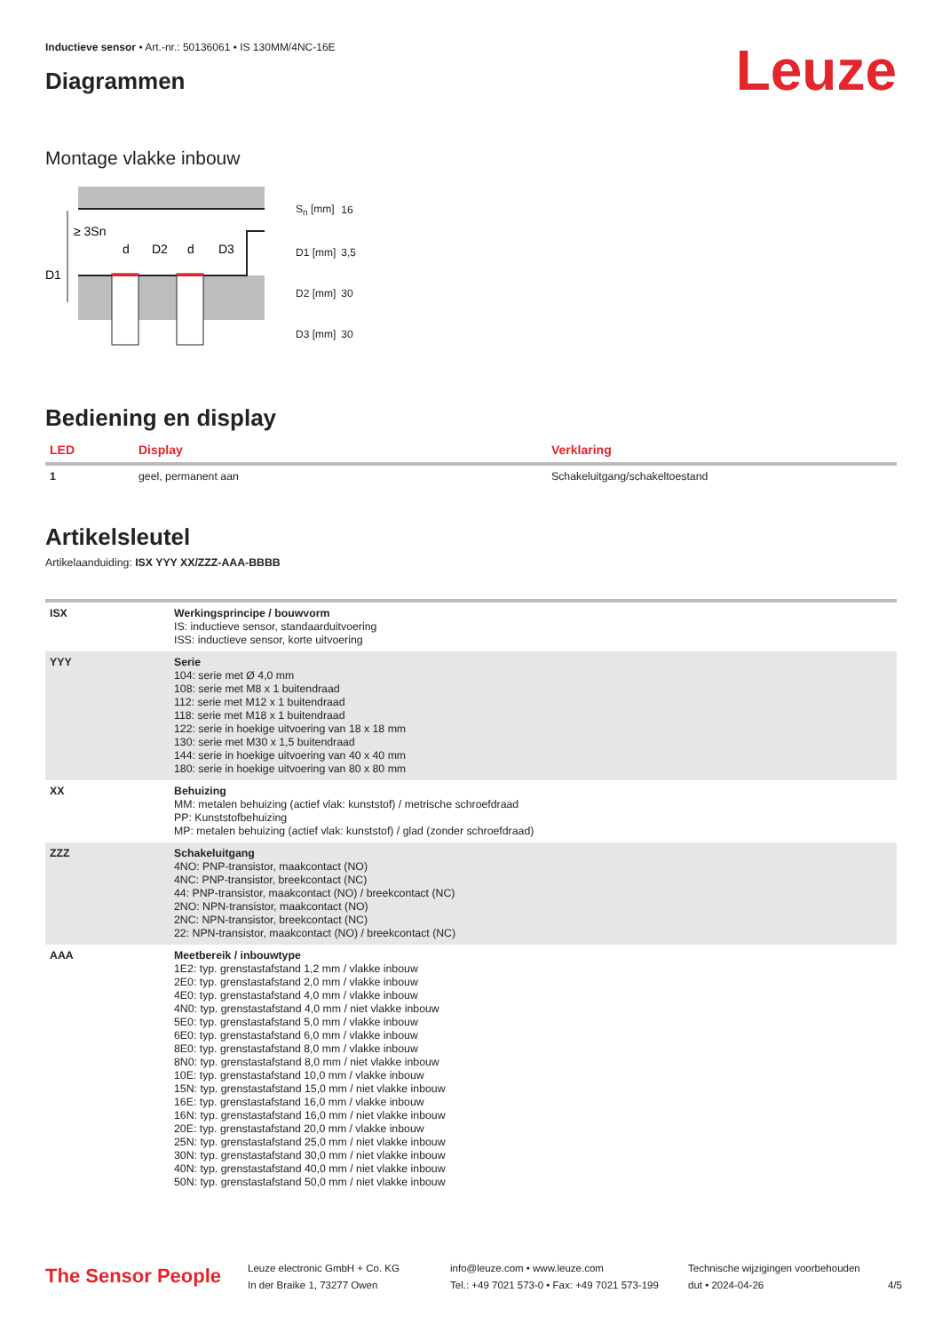Inductieve sensor • Art.-nr.: 50136061 • IS 130MM/4NC-16E
Diagrammen
Leuze
Montage vlakke inbouw
≥ 3Sn
D1
d
D2
d
D3
| S<sub>n</sub> [mm] | 16 |
| D1 [mm] | 3,5 |
| D2 [mm] | 30 |
| D3 [mm] | 30 |
Bediening en display
| LED | Display | Verklaring |
| --- | --- | --- |
| 1 | geel, permanent aan | Schakeluitgang/schakeltoestand |
Artikelsleutel
Artikelaanduiding: ISX YYY XX/ZZZ-AAA-BBBB
| ISX | Werkingsprincipe / bouwvorm IS: inductieve sensor, standaarduitvoering ISS: inductieve sensor, korte uitvoering |
| YYY | Serie 104: serie met Ø 4,0 mm 108: serie met M8 x 1 buitendraad 112: serie met M12 x 1 buitendraad 118: serie met M18 x 1 buitendraad 122: serie in hoekige uitvoering van 18 x 18 mm 130: serie met M30 x 1,5 buitendraad 144: serie in hoekige uitvoering van 40 x 40 mm 180: serie in hoekige uitvoering van 80 x 80 mm |
| XX | Behuizing MM: metalen behuizing (actief vlak: kunststof) / metrische schroefdraad PP: Kunststofbehuizing MP: metalen behuizing (actief vlak: kunststof) / glad (zonder schroefdraad) |
| ZZZ | Schakeluitgang 4NO: PNP-transistor, maakcontact (NO) 4NC: PNP-transistor, breekcontact (NC) 44: PNP-transistor, maakcontact (NO) / breekcontact (NC) 2NO: NPN-transistor, maakcontact (NO) 2NC: NPN-transistor, breekcontact (NC) 22: NPN-transistor, maakcontact (NO) / breekcontact (NC) |
| AAA | Meetbereik / inbouwtype 1E2: typ. grenstastafstand 1,2 mm / vlakke inbouw 2E0: typ. grenstastafstand 2,0 mm / vlakke inbouw 4E0: typ. grenstastafstand 4,0 mm / vlakke inbouw 4N0: typ. grenstastafstand 4,0 mm / niet vlakke inbouw 5E0: typ. grenstastafstand 5,0 mm / vlakke inbouw 6E0: typ. grenstastafstand 6,0 mm / vlakke inbouw 8E0: typ. grenstastafstand 8,0 mm / vlakke inbouw 8N0: typ. grenstastafstand 8,0 mm / niet vlakke inbouw 10E: typ. grenstastafstand 10,0 mm / vlakke inbouw 15N: typ. grenstastafstand 15,0 mm / niet vlakke inbouw 16E: typ. grenstastafstand 16,0 mm / vlakke inbouw 16N: typ. grenstastafstand 16,0 mm / niet vlakke inbouw 20E: typ. grenstastafstand 20,0 mm / vlakke inbouw 25N: typ. grenstastafstand 25,0 mm / niet vlakke inbouw 30N: typ. grenstastafstand 30,0 mm / niet vlakke inbouw 40N: typ. grenstastafstand 40,0 mm / niet vlakke inbouw 50N: typ. grenstastafstand 50,0 mm / niet vlakke inbouw |
The Sensor People
Leuze electronic GmbH + Co. KG
In der Braike 1, 73277 Owen
info@leuze.com • www.leuze.com
Tel.: +49 7021 573-0 • Fax: +49 7021 573-199
Technische wijzigingen voorbehouden
dut • 2024-04-26
4/5